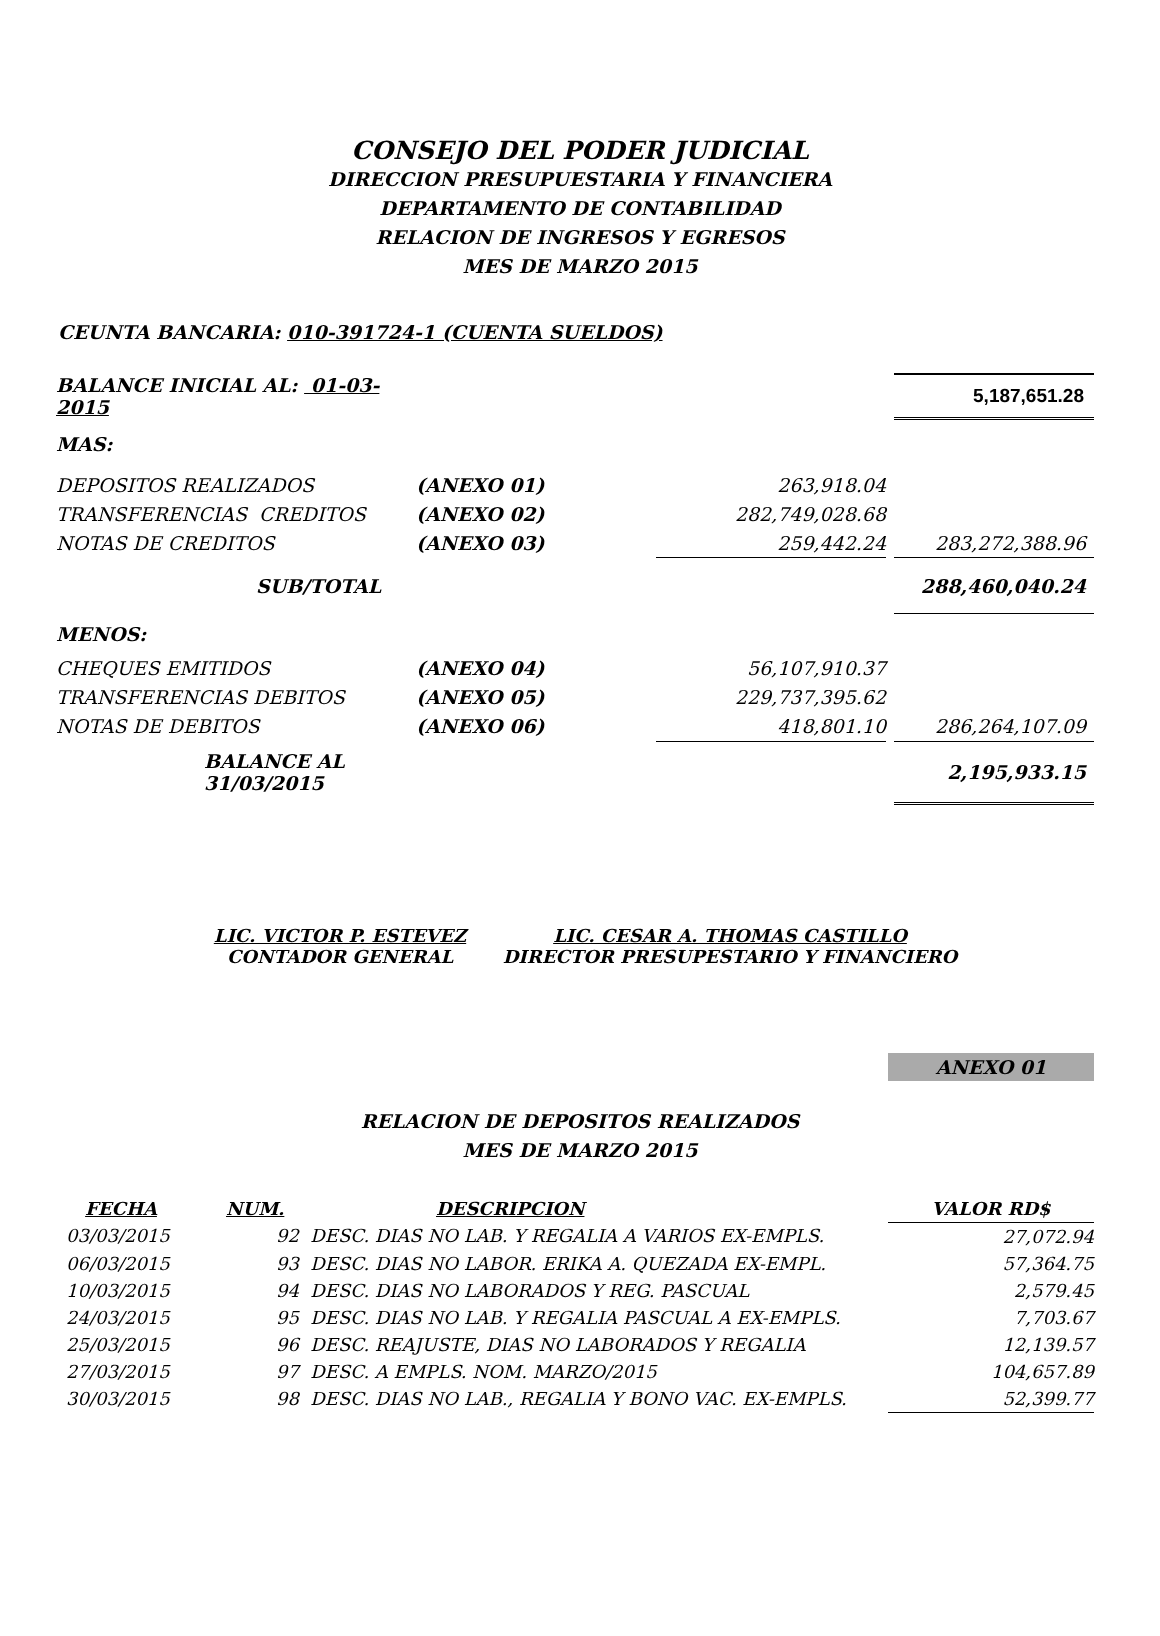CONSEJO DEL PODER JUDICIAL
DIRECCION PRESUPUESTARIA Y FINANCIERA
DEPARTAMENTO DE CONTABILIDAD
RELACION DE INGRESOS Y EGRESOS
MES DE MARZO 2015
CEUNTA BANCARIA: 010-391724-1 (CUENTA SUELDOS)
| BALANCE INICIAL AL: 01-03-2015 | | | | 5,187,651.28 |
| MAS: | | | | |
| DEPOSITOS REALIZADOS | (ANEXO 01) | 263,918.04 | | |
| TRANSFERENCIAS CREDITOS | (ANEXO 02) | 282,749,028.68 | | |
| NOTAS DE CREDITOS | (ANEXO 03) | 259,442.24 | | 283,272,388.96 |
| SUB/TOTAL | | | | 288,460,040.24 |
| MENOS: | | | | |
| CHEQUES EMITIDOS | (ANEXO 04) | 56,107,910.37 | | |
| TRANSFERENCIAS DEBITOS | (ANEXO 05) | 229,737,395.62 | | |
| NOTAS DE DEBITOS | (ANEXO 06) | 418,801.10 | | 286,264,107.09 |
| BALANCE AL 31/03/2015 | | | | 2,195,933.15 |
LIC. VICTOR P. ESTEVEZ
CONTADOR GENERAL
LIC. CESAR A. THOMAS CASTILLO
DIRECTOR PRESUPESTARIO Y FINANCIERO
ANEXO 01
RELACION DE DEPOSITOS REALIZADOS
MES DE MARZO 2015
| FECHA | NUM. | DESCRIPCION | VALOR RD$ |
| --- | --- | --- | --- |
| 03/03/2015 | 92 DESC. DIAS NO LAB. Y REGALIA A VARIOS EX-EMPLS. | | 27,072.94 |
| 06/03/2015 | 93 DESC. DIAS NO LABOR. ERIKA A. QUEZADA EX-EMPL. | | 57,364.75 |
| 10/03/2015 | 94 DESC. DIAS NO LABORADOS Y REG. PASCUAL | | 2,579.45 |
| 24/03/2015 | 95 DESC. DIAS NO LAB. Y REGALIA PASCUAL A EX-EMPLS. | | 7,703.67 |
| 25/03/2015 | 96 DESC. REAJUSTE, DIAS NO LABORADOS Y REGALIA | | 12,139.57 |
| 27/03/2015 | 97 DESC. A EMPLS. NOM. MARZO/2015 | | 104,657.89 |
| 30/03/2015 | 98 DESC. DIAS NO LAB., REGALIA Y BONO VAC. EX-EMPLS. | | 52,399.77 |